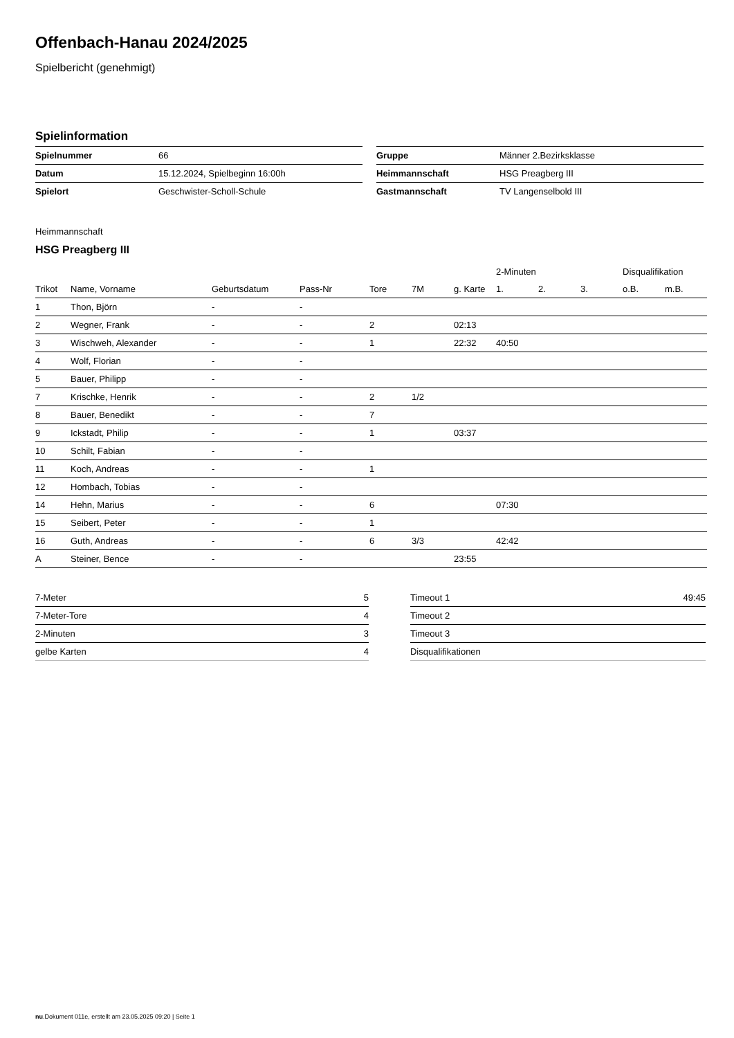Offenbach-Hanau 2024/2025
Spielbericht (genehmigt)
Spielinformation
| Spielnummer | 66 |
| Datum | 15.12.2024, Spielbeginn 16:00h |
| Spielort | Geschwister-Scholl-Schule |
| Gruppe | Männer 2.Bezirksklasse |
| Heimmannschaft | HSG Preagberg III |
| Gastmannschaft | TV Langenselbold III |
Heimmannschaft
HSG Preagberg III
| | | | | | | | 2-Minuten | | | Disqualifikation | |
| --- | --- | --- | --- | --- | --- | --- | --- | --- | --- | --- | --- |
| Trikot | Name, Vorname | Geburtsdatum | Pass-Nr | Tore | 7M | g. Karte | 1. | 2. | 3. | o.B. | m.B. |
| 1 | Thon, Björn | - | - | | | | | | | | |
| 2 | Wegner, Frank | - | - | 2 | | 02:13 | | | | | |
| 3 | Wischweh, Alexander | - | - | 1 | | 22:32 | 40:50 | | | | |
| 4 | Wolf, Florian | - | - | | | | | | | | |
| 5 | Bauer, Philipp | - | - | | | | | | | | |
| 7 | Krischke, Henrik | - | - | 2 | 1/2 | | | | | | |
| 8 | Bauer, Benedikt | - | - | 7 | | | | | | | |
| 9 | Ickstadt, Philip | - | - | 1 | | 03:37 | | | | | |
| 10 | Schilt, Fabian | - | - | | | | | | | | |
| 11 | Koch, Andreas | - | - | 1 | | | | | | | |
| 12 | Hombach, Tobias | - | - | | | | | | | | |
| 14 | Hehn, Marius | - | - | 6 | | | 07:30 | | | | |
| 15 | Seibert, Peter | - | - | 1 | | | | | | | |
| 16 | Guth, Andreas | - | - | 6 | 3/3 | | 42:42 | | | | |
| A | Steiner, Bence | - | - | | | 23:55 | | | | | |
| 7-Meter | 5 |
| 7-Meter-Tore | 4 |
| 2-Minuten | 3 |
| gelbe Karten | 4 |
| Timeout 1 | 49:45 |
| Timeout 2 | |
| Timeout 3 | |
| Disqualifikationen | |
nu.Dokument 011e, erstellt am 23.05.2025 09:20 | Seite 1